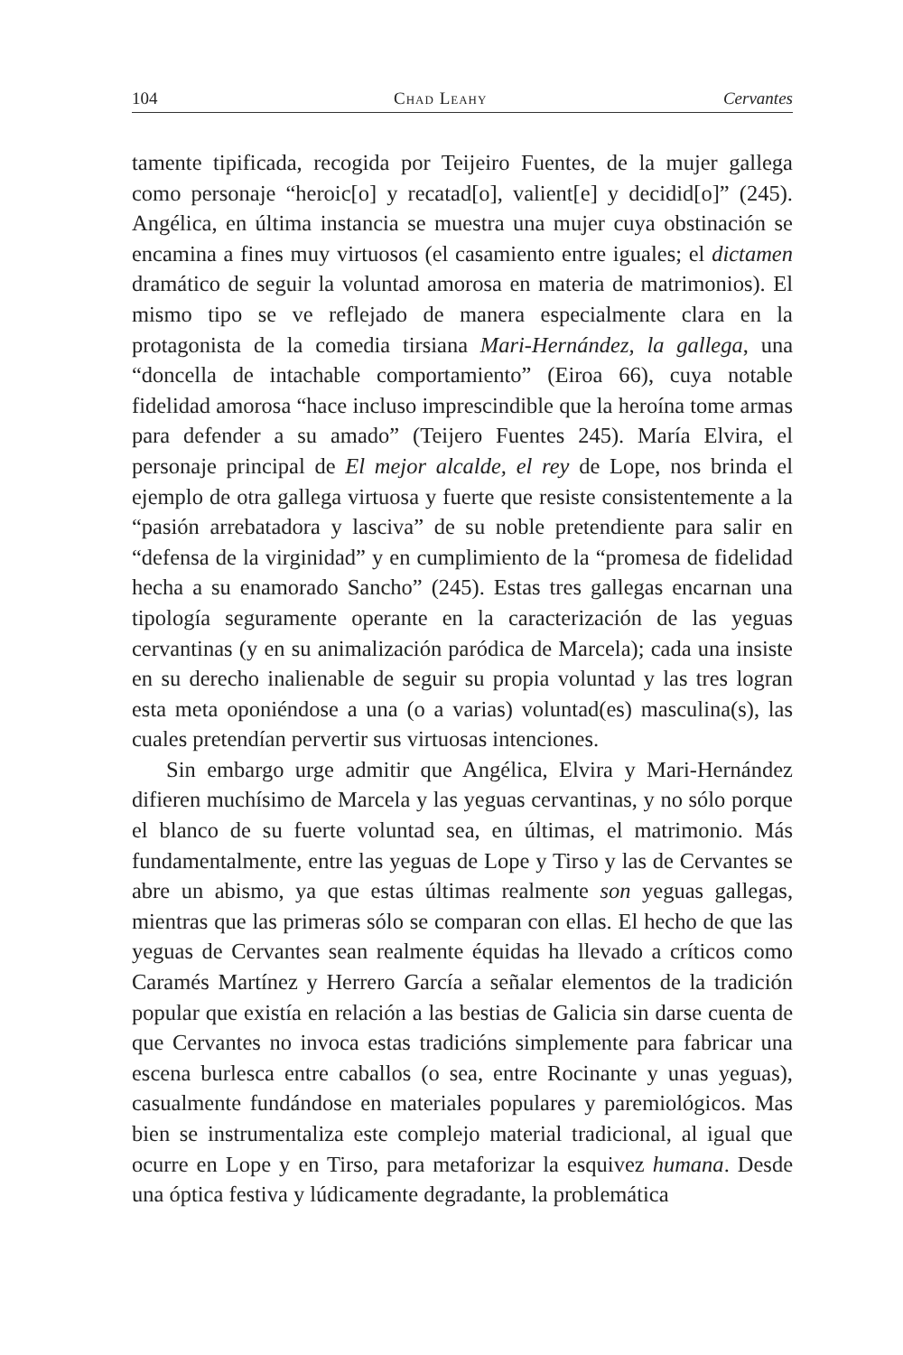104 Chad Leahy Cervantes
tamente tipificada, recogida por Teijeiro Fuentes, de la mujer gallega como personaje “heroic[o] y recatad[o], valient[e] y decidid[o]” (245). Angélica, en última instancia se muestra una mujer cuya obstinación se encamina a fines muy virtuosos (el casamiento entre iguales; el dictamen dramático de seguir la voluntad amorosa en materia de matrimonios). El mismo tipo se ve reflejado de manera especialmente clara en la protagonista de la comedia tirsiana Mari-Hernández, la gallega, una “doncella de intachable comportamiento” (Eiroa 66), cuya notable fidelidad amorosa “hace incluso imprescindible que la heroína tome armas para defender a su amado” (Teijero Fuentes 245). María Elvira, el personaje principal de El mejor alcalde, el rey de Lope, nos brinda el ejemplo de otra gallega virtuosa y fuerte que resiste consistentemente a la “pasión arrebatadora y lasciva” de su noble pretendiente para salir en “defensa de la virginidad” y en cumplimiento de la “promesa de fidelidad hecha a su enamorado Sancho” (245). Estas tres gallegas encarnan una tipología seguramente operante en la caracterización de las yeguas cervantinas (y en su animalización paródica de Marcela); cada una insiste en su derecho inalienable de seguir su propia voluntad y las tres logran esta meta oponiéndose a una (o a varias) voluntad(es) masculina(s), las cuales pretendían pervertir sus virtuosas intenciones.
Sin embargo urge admitir que Angélica, Elvira y Mari-Hernández difieren muchísimo de Marcela y las yeguas cervantinas, y no sólo porque el blanco de su fuerte voluntad sea, en últimas, el matrimonio. Más fundamentalmente, entre las yeguas de Lope y Tirso y las de Cervantes se abre un abismo, ya que estas últimas realmente son yeguas gallegas, mientras que las primeras sólo se comparan con ellas. El hecho de que las yeguas de Cervantes sean realmente équidas ha llevado a críticos como Caramés Martínez y Herrero García a señalar elementos de la tradición popular que existía en relación a las bestias de Galicia sin darse cuenta de que Cervantes no invoca estas tradicións simplemente para fabricar una escena burlesca entre caballos (o sea, entre Rocinante y unas yeguas), casualmente fundándose en materiales populares y paremiológicos. Mas bien se instrumentaliza este complejo material tradicional, al igual que ocurre en Lope y en Tirso, para metaforizar la esquivez humana. Desde una óptica festiva y lúdicamente degradante, la problemática